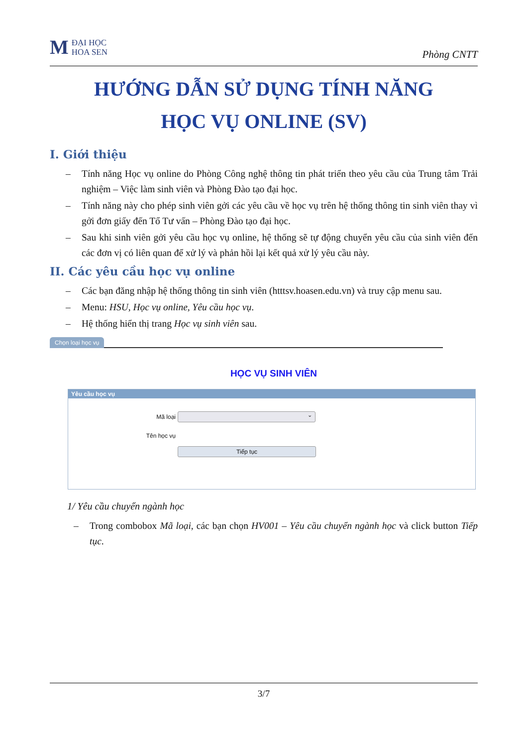M ĐẠI HỌC
HOA SEN
Phòng CNTT
HƯỚNG DẪN SỬ DỤNG TÍNH NĂNG
HỌC VỤ ONLINE (SV)
I. Giới thiệu
– Tính năng Học vụ online do Phòng Công nghệ thông tin phát triển theo yêu cầu của Trung tâm Trải nghiệm – Việc làm sinh viên và Phòng Đào tạo đại học.
– Tính năng này cho phép sinh viên gởi các yêu cầu về học vụ trên hệ thống thông tin sinh viên thay vì gởi đơn giấy đến Tổ Tư vấn – Phòng Đào tạo đại học.
– Sau khi sinh viên gởi yêu cầu học vụ online, hệ thống sẽ tự động chuyển yêu cầu của sinh viên đến các đơn vị có liên quan để xử lý và phản hồi lại kết quả xử lý yêu cầu này.
II. Các yêu cầu học vụ online
– Các bạn đăng nhập hệ thống thông tin sinh viên (htttsv.hoasen.edu.vn) và truy cập menu sau.
– Menu: HSU, Học vụ online, Yêu cầu học vụ.
– Hệ thống hiển thị trang Học vụ sinh viên sau.
Chọn loại học vụ
HỌC VỤ SINH VIÊN
Yêu cầu học vụ
Mã loại
⌄
Tên học vụ
Tiếp tục
1/ Yêu cầu chuyển ngành học
– Trong combobox Mã loại, các bạn chọn HV001 – Yêu cầu chuyển ngành học và click button Tiếp tục.
3/7